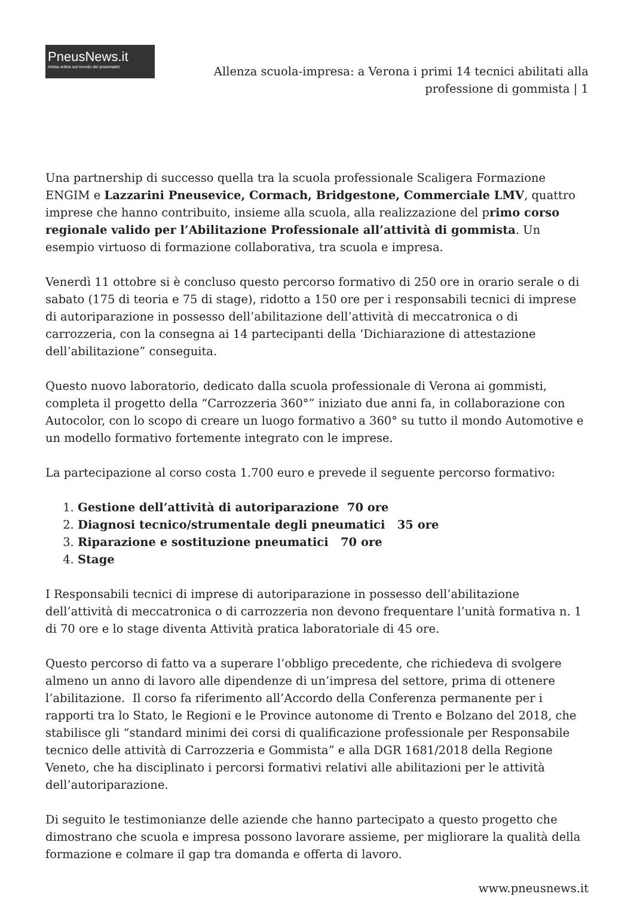PneusNews.it
rivista online sul mondo dei pneumatici
Allenza scuola-impresa: a Verona i primi 14 tecnici abilitati alla professione di gommista | 1
Una partnership di successo quella tra la scuola professionale Scaligera Formazione ENGIM e Lazzarini Pneusevice, Cormach, Bridgestone, Commerciale LMV, quattro imprese che hanno contribuito, insieme alla scuola, alla realizzazione del primo corso regionale valido per l’Abilitazione Professionale all’attività di gommista. Un esempio virtuoso di formazione collaborativa, tra scuola e impresa.
Venerdì 11 ottobre si è concluso questo percorso formativo di 250 ore in orario serale o di sabato (175 di teoria e 75 di stage), ridotto a 150 ore per i responsabili tecnici di imprese di autoriparazione in possesso dell’abilitazione dell’attività di meccatronica o di carrozzeria, con la consegna ai 14 partecipanti della ‘Dichiarazione di attestazione dell’abilitazione” conseguita.
Questo nuovo laboratorio, dedicato dalla scuola professionale di Verona ai gommisti, completa il progetto della “Carrozzeria 360°” iniziato due anni fa, in collaborazione con Autocolor, con lo scopo di creare un luogo formativo a 360° su tutto il mondo Automotive e un modello formativo fortemente integrato con le imprese.
La partecipazione al corso costa 1.700 euro e prevede il seguente percorso formativo:
1. Gestione dell’attività di autoriparazione 70 ore
2. Diagnosi tecnico/strumentale degli pneumatici 35 ore
3. Riparazione e sostituzione pneumatici 70 ore
4. Stage
I Responsabili tecnici di imprese di autoriparazione in possesso dell’abilitazione dell’attività di meccatronica o di carrozzeria non devono frequentare l’unità formativa n. 1 di 70 ore e lo stage diventa Attività pratica laboratoriale di 45 ore.
Questo percorso di fatto va a superare l’obbligo precedente, che richiedeva di svolgere almeno un anno di lavoro alle dipendenze di un’impresa del settore, prima di ottenere l’abilitazione. Il corso fa riferimento all’Accordo della Conferenza permanente per i rapporti tra lo Stato, le Regioni e le Province autonome di Trento e Bolzano del 2018, che stabilisce gli “standard minimi dei corsi di qualificazione professionale per Responsabile tecnico delle attività di Carrozzeria e Gommista” e alla DGR 1681/2018 della Regione Veneto, che ha disciplinato i percorsi formativi relativi alle abilitazioni per le attività dell’autoriparazione.
Di seguito le testimonianze delle aziende che hanno partecipato a questo progetto che dimostrano che scuola e impresa possono lavorare assieme, per migliorare la qualità della formazione e colmare il gap tra domanda e offerta di lavoro.
www.pneusnews.it